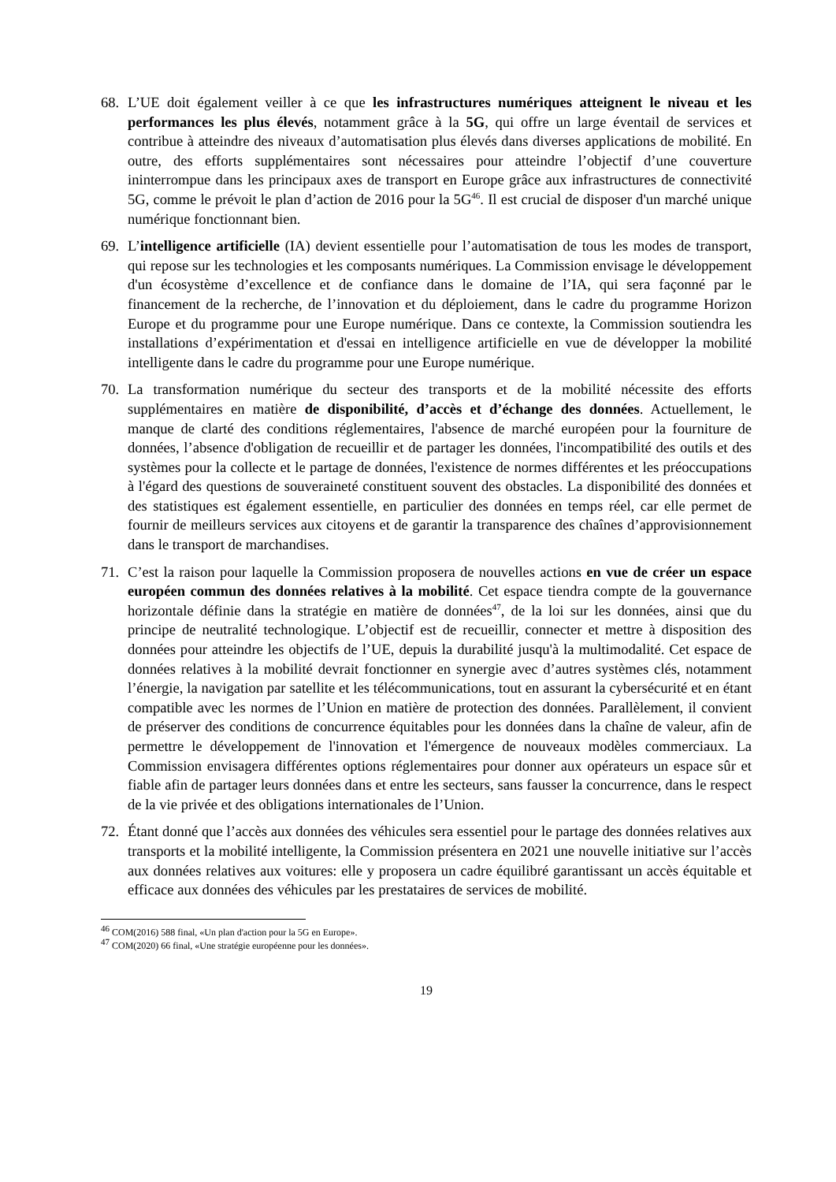68. L’UE doit également veiller à ce que les infrastructures numériques atteignent le niveau et les performances les plus élevés, notamment grâce à la 5G, qui offre un large éventail de services et contribue à atteindre des niveaux d’automatisation plus élevés dans diverses applications de mobilité. En outre, des efforts supplémentaires sont nécessaires pour atteindre l’objectif d’une couverture ininterrompue dans les principaux axes de transport en Europe grâce aux infrastructures de connectivité 5G, comme le prévoit le plan d’action de 2016 pour la 5G<sup>46</sup>. Il est crucial de disposer d'un marché unique numérique fonctionnant bien.
69. L’intelligence artificielle (IA) devient essentielle pour l’automatisation de tous les modes de transport, qui repose sur les technologies et les composants numériques. La Commission envisage le développement d'un écosystème d’excellence et de confiance dans le domaine de l’IA, qui sera façonné par le financement de la recherche, de l’innovation et du déploiement, dans le cadre du programme Horizon Europe et du programme pour une Europe numérique. Dans ce contexte, la Commission soutiendra les installations d’expérimentation et d'essai en intelligence artificielle en vue de développer la mobilité intelligente dans le cadre du programme pour une Europe numérique.
70. La transformation numérique du secteur des transports et de la mobilité nécessite des efforts supplémentaires en matière de disponibilité, d’accès et d’échange des données. Actuellement, le manque de clarté des conditions réglementaires, l'absence de marché européen pour la fourniture de données, l’absence d'obligation de recueillir et de partager les données, l'incompatibilité des outils et des systèmes pour la collecte et le partage de données, l'existence de normes différentes et les préoccupations à l'égard des questions de souveraineté constituent souvent des obstacles. La disponibilité des données et des statistiques est également essentielle, en particulier des données en temps réel, car elle permet de fournir de meilleurs services aux citoyens et de garantir la transparence des chaînes d’approvisionnement dans le transport de marchandises.
71. C’est la raison pour laquelle la Commission proposera de nouvelles actions en vue de créer un espace européen commun des données relatives à la mobilité. Cet espace tiendra compte de la gouvernance horizontale définie dans la stratégie en matière de données<sup>47</sup>, de la loi sur les données, ainsi que du principe de neutralité technologique. L’objectif est de recueillir, connecter et mettre à disposition des données pour atteindre les objectifs de l’UE, depuis la durabilité jusqu'à la multimodalité. Cet espace de données relatives à la mobilité devrait fonctionner en synergie avec d’autres systèmes clés, notamment l’énergie, la navigation par satellite et les télécommunications, tout en assurant la cybersécurité et en étant compatible avec les normes de l’Union en matière de protection des données. Parallèlement, il convient de préserver des conditions de concurrence équitables pour les données dans la chaîne de valeur, afin de permettre le développement de l'innovation et l'émergence de nouveaux modèles commerciaux. La Commission envisagera différentes options réglementaires pour donner aux opérateurs un espace sûr et fiable afin de partager leurs données dans et entre les secteurs, sans fausser la concurrence, dans le respect de la vie privée et des obligations internationales de l’Union.
72. Étant donné que l’accès aux données des véhicules sera essentiel pour le partage des données relatives aux transports et la mobilité intelligente, la Commission présentera en 2021 une nouvelle initiative sur l’accès aux données relatives aux voitures: elle y proposera un cadre équilibré garantissant un accès équitable et efficace aux données des véhicules par les prestataires de services de mobilité.
<sup>46</sup> COM(2016) 588 final, «Un plan d'action pour la 5G en Europe».
<sup>47</sup> COM(2020) 66 final, «Une stratégie européenne pour les données».
19